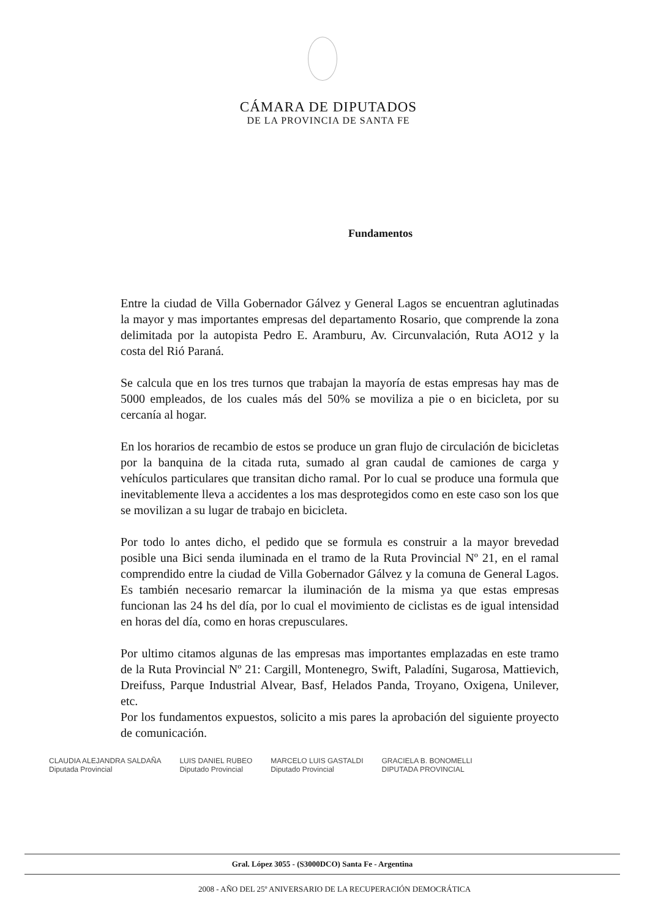CÁMARA DE DIPUTADOS
DE LA PROVINCIA DE SANTA FE
Fundamentos
Entre la ciudad de Villa Gobernador Gálvez y General Lagos se encuentran aglutinadas la mayor y mas importantes empresas del departamento Rosario, que comprende la zona delimitada por la autopista Pedro E. Aramburu, Av. Circunvalación, Ruta AO12 y la costa del Rió Paraná.
Se calcula que en los tres turnos que trabajan la mayoría de estas empresas hay mas de 5000 empleados, de los cuales más del 50% se moviliza a pie o en bicicleta, por su cercanía al hogar.
En los horarios de recambio de estos se produce un gran flujo de circulación de bicicletas por la banquina de la citada ruta, sumado al gran caudal de camiones de carga y vehículos particulares que transitan dicho ramal. Por lo cual se produce una formula que inevitablemente lleva a accidentes a los mas desprotegidos como en este caso son los que se movilizan a su lugar de trabajo en bicicleta.
Por todo lo antes dicho, el pedido que se formula es construir a la mayor brevedad posible una Bici senda iluminada en el tramo de la Ruta Provincial Nº 21, en el ramal comprendido entre la ciudad de Villa Gobernador Gálvez y la comuna de General Lagos. Es también necesario remarcar la iluminación de la misma ya que estas empresas funcionan las 24 hs del día, por lo cual el movimiento de ciclistas es de igual intensidad en horas del día, como en horas crepusculares.
Por ultimo citamos algunas de las empresas mas importantes emplazadas en este tramo de la Ruta Provincial Nº 21: Cargill, Montenegro, Swift, Paladíni, Sugarosa, Mattievich, Dreifuss, Parque Industrial Alvear, Basf, Helados Panda, Troyano, Oxigena, Unilever, etc.
Por los fundamentos expuestos, solicito a mis pares la aprobación del siguiente proyecto de comunicación.
CLAUDIA ALEJANDRA SALDAÑA
Diputada Provincial
LUIS DANIEL RUBEO
Diputado Provincial
MARCELO LUIS GASTALDI
Diputado Provincial
GRACIELA B. BONOMELLI
DIPUTADA PROVINCIAL
Gral. López 3055 - (S3000DCO) Santa Fe - Argentina
2008 - AÑO DEL 25º ANIVERSARIO DE LA RECUPERACIÓN DEMOCRÁTICA